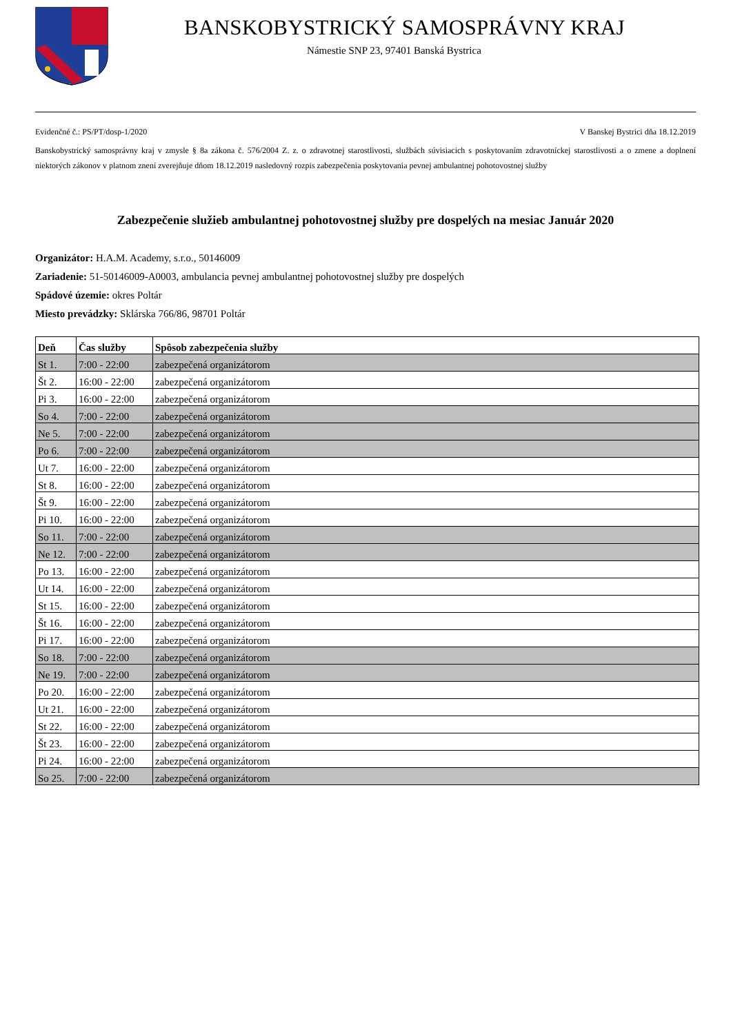BANSKOBYSTRICKÝ SAMOSPRÁVNY KRAJ
Námestie SNP 23, 97401 Banská Bystrica
Evidenčné č.: PS/PT/dosp-1/2020 V Banskej Bystrici dňa 18.12.2019
Banskobystrický samosprávny kraj v zmysle § 8a zákona č. 576/2004 Z. z. o zdravotnej starostlivosti, službách súvisiacich s poskytovaním zdravotníckej starostlivosti a o zmene a doplnení niektorých zákonov v platnom znení zverejňuje dňom 18.12.2019 nasledovný rozpis zabezpečenia poskytovania pevnej ambulantnej pohotovostnej služby
Zabezpečenie služieb ambulantnej pohotovostnej služby pre dospelých na mesiac Január 2020
Organizátor: H.A.M. Academy, s.r.o., 50146009
Zariadenie: 51-50146009-A0003, ambulancia pevnej ambulantnej pohotovostnej služby pre dospelých
Spádové územie: okres Poltár
Miesto prevádzky: Sklárska 766/86, 98701 Poltár
| Deň | Čas služby | Spôsob zabezpečenia služby |
| --- | --- | --- |
| St 1. | 7:00 - 22:00 | zabezpečená organizátorom |
| Št 2. | 16:00 - 22:00 | zabezpečená organizátorom |
| Pi 3. | 16:00 - 22:00 | zabezpečená organizátorom |
| So 4. | 7:00 - 22:00 | zabezpečená organizátorom |
| Ne 5. | 7:00 - 22:00 | zabezpečená organizátorom |
| Po 6. | 7:00 - 22:00 | zabezpečená organizátorom |
| Ut 7. | 16:00 - 22:00 | zabezpečená organizátorom |
| St 8. | 16:00 - 22:00 | zabezpečená organizátorom |
| Št 9. | 16:00 - 22:00 | zabezpečená organizátorom |
| Pi 10. | 16:00 - 22:00 | zabezpečená organizátorom |
| So 11. | 7:00 - 22:00 | zabezpečená organizátorom |
| Ne 12. | 7:00 - 22:00 | zabezpečená organizátorom |
| Po 13. | 16:00 - 22:00 | zabezpečená organizátorom |
| Ut 14. | 16:00 - 22:00 | zabezpečená organizátorom |
| St 15. | 16:00 - 22:00 | zabezpečená organizátorom |
| Št 16. | 16:00 - 22:00 | zabezpečená organizátorom |
| Pi 17. | 16:00 - 22:00 | zabezpečená organizátorom |
| So 18. | 7:00 - 22:00 | zabezpečená organizátorom |
| Ne 19. | 7:00 - 22:00 | zabezpečená organizátorom |
| Po 20. | 16:00 - 22:00 | zabezpečená organizátorom |
| Ut 21. | 16:00 - 22:00 | zabezpečená organizátorom |
| St 22. | 16:00 - 22:00 | zabezpečená organizátorom |
| Št 23. | 16:00 - 22:00 | zabezpečená organizátorom |
| Pi 24. | 16:00 - 22:00 | zabezpečená organizátorom |
| So 25. | 7:00 - 22:00 | zabezpečená organizátorom |